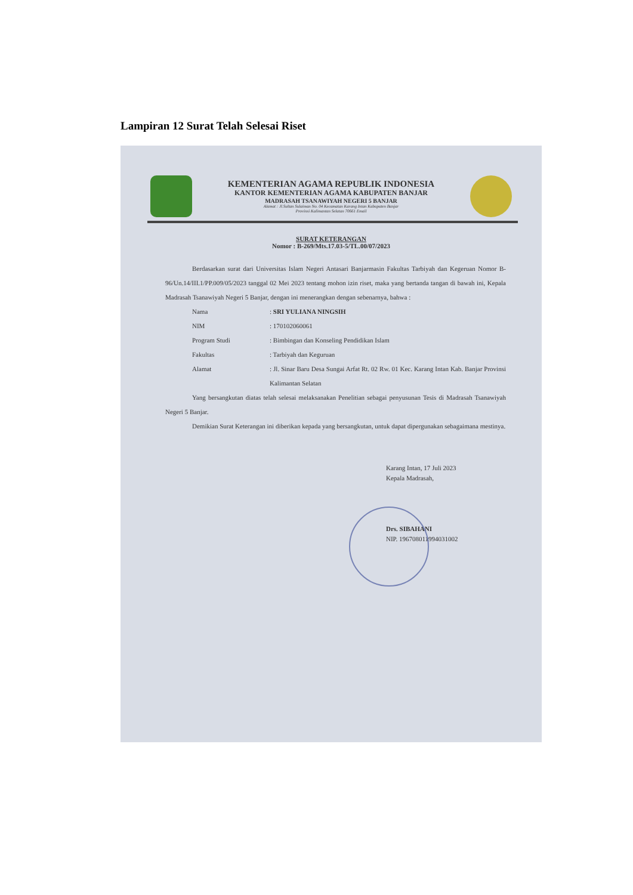Lampiran 12 Surat Telah Selesai Riset
KEMENTERIAN AGAMA REPUBLIK INDONESIA
KANTOR KEMENTERIAN AGAMA KABUPATEN BANJAR
MADRASAH TSANAWIYAH NEGERI 5 BANJAR
Alamat : Jl.Sultan Sulaiman No. 04 Kecamatan Karang Intan Kabupaten Banjar
Provinsi Kalimantan Selatan 70661 Email
SURAT KETERANGAN
Nomor : B-269/Mts.17.03-5/TL.00/07/2023
Berdasarkan surat dari Universitas Islam Negeri Antasari Banjarmasin Fakultas Tarbiyah dan Kegeruan Nomor B-96/Un.14/III.1/PP.009/05/2023 tanggal 02 Mei 2023 tentang mohon izin riset, maka yang bertanda tangan di bawah ini, Kepala Madrasah Tsanawiyah Negeri 5 Banjar, dengan ini menerangkan dengan sebenarnya, bahwa :
Nama: SRI YULIANA NINGSIH
NIM: 170102060061
Program Studi: Bimbingan dan Konseling Pendidikan Islam
Fakultas: Tarbiyah dan Keguruan
Alamat: Jl. Sinar Baru Desa Sungai Arfat Rt. 02 Rw. 01 Kec. Karang Intan Kab. Banjar Provinsi Kalimantan Selatan
Yang bersangkutan diatas telah selesai melaksanakan Penelitian sebagai penyusunan Tesis di Madrasah Tsanawiyah Negeri 5 Banjar.
Demikian Surat Keterangan ini diberikan kepada yang bersangkutan, untuk dapat dipergunakan sebagaimana mestinya.
Karang Intan, 17 Juli 2023
Kepala Madrasah,
Drs. SIBAHANI
NIP. 196708011994031002